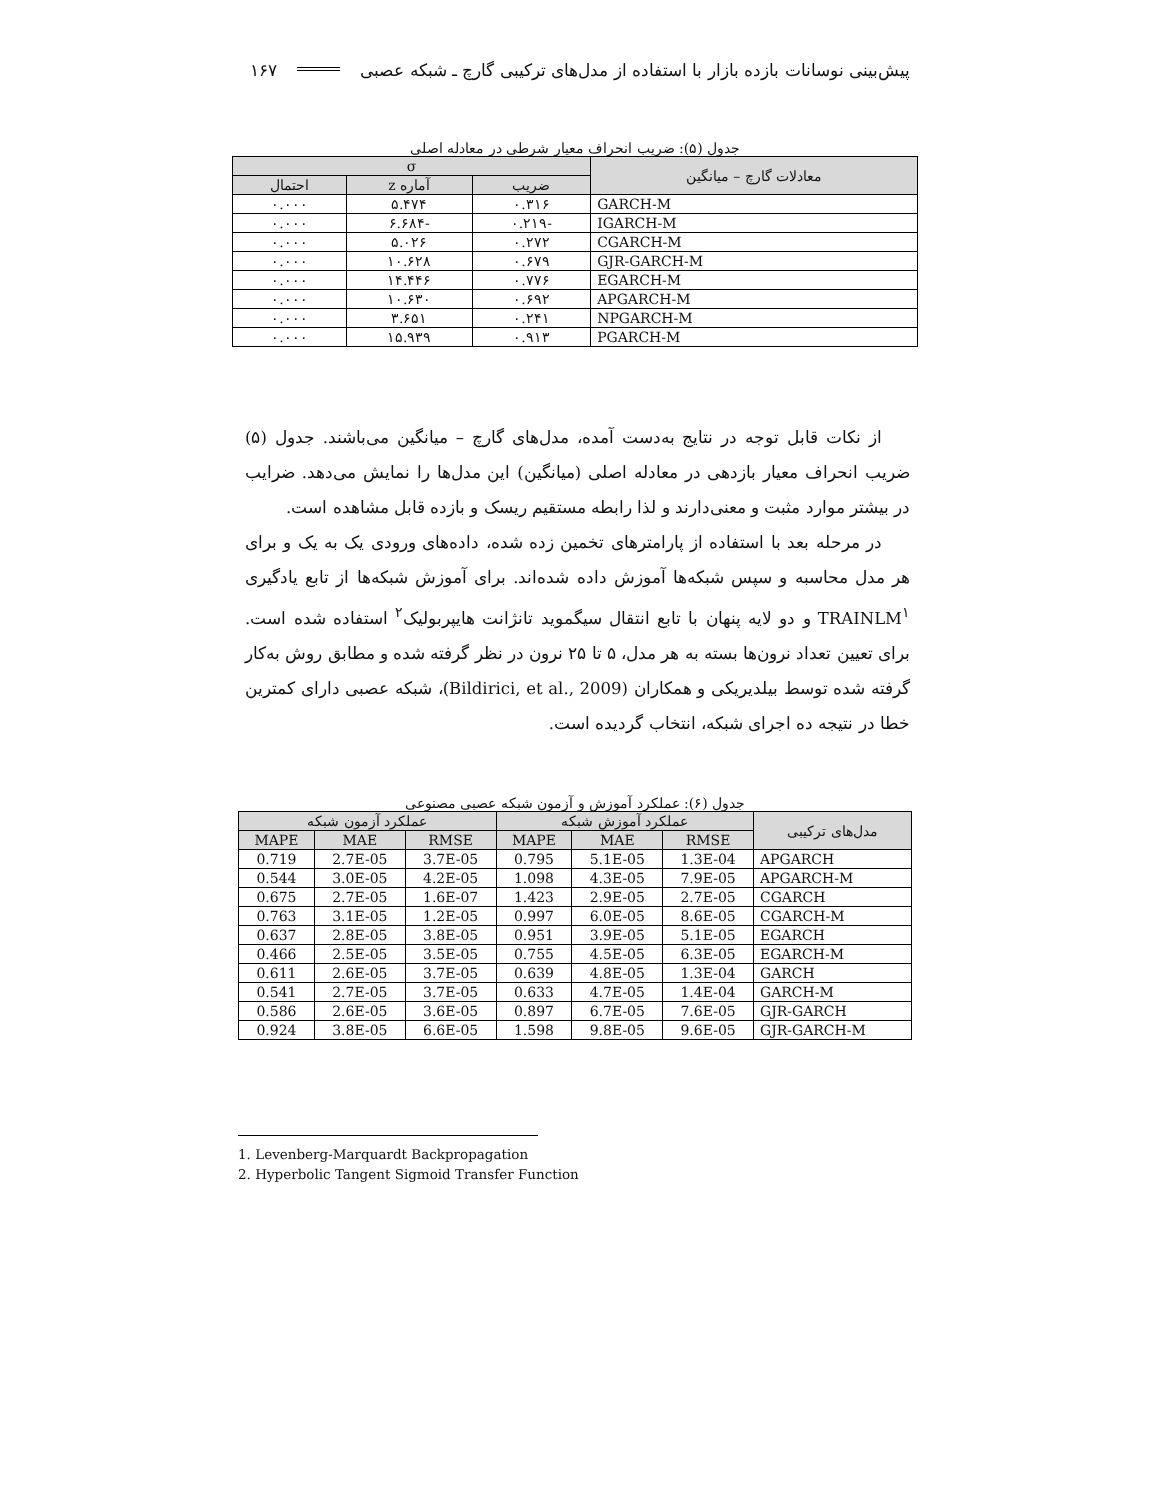پیش‌بینی نوسانات بازده بازار با استفاده از مدل‌های ترکیبی گارچ ـ شبکه عصبی ۱۶۷
جدول (۵): ضریب انحراف معیار شرطی در معادله اصلی
| معادلات گارچ – میانگین | σ | | |
| --- | --- | --- | --- |
| | ضریب | آماره z | احتمال |
| GARCH-M | ۰.۳۱۶ | ۵.۴۷۴ | ۰.۰۰۰ |
| IGARCH-M | -۰.۲۱۹ | -۶.۶۸۴ | ۰.۰۰۰ |
| CGARCH-M | ۰.۲۷۲ | ۵.۰۲۶ | ۰.۰۰۰ |
| GJR-GARCH-M | ۰.۶۷۹ | ۱۰.۶۲۸ | ۰.۰۰۰ |
| EGARCH-M | ۰.۷۷۶ | ۱۴.۴۴۶ | ۰.۰۰۰ |
| APGARCH-M | ۰.۶۹۲ | ۱۰.۶۳۰ | ۰.۰۰۰ |
| NPGARCH-M | ۰.۲۴۱ | ۳.۶۵۱ | ۰.۰۰۰ |
| PGARCH-M | ۰.۹۱۳ | ۱۵.۹۳۹ | ۰.۰۰۰ |
از نکات قابل توجه در نتایج به‌دست آمده، مدل‌های گارچ – میانگین می‌باشند. جدول (۵) ضریب انحراف معیار بازدهی در معادله اصلی (میانگین) این مدل‌ها را نمایش می‌دهد. ضرایب در بیشتر موارد مثبت و معنی‌دارند و لذا رابطه مستقیم ریسک و بازده قابل مشاهده است.
در مرحله بعد با استفاده از پارامترهای تخمین زده شده، داده‌های ورودی یک به یک و برای هر مدل محاسبه و سپس شبکه‌ها آموزش داده شده‌اند. برای آموزش شبکه‌ها از تابع یادگیری TRAINLM<sup>۱</sup> و دو لایه پنهان با تابع انتقال سیگموید تانژانت هایپربولیک<sup>۲</sup> استفاده شده است. برای تعیین تعداد نرون‌ها بسته به هر مدل، ۵ تا ۲۵ نرون در نظر گرفته شده و مطابق روش به‌کار گرفته شده توسط بیلدیریکی و همکاران (Bildirici, et al., 2009)، شبکه عصبی دارای کمترین خطا در نتیجه ده اجرای شبکه، انتخاب گردیده است.
جدول (۶): عملکرد آموزش و آزمون شبکه عصبی مصنوعی
| مدل‌های ترکیبی | عملکرد آموزش شبکه | | | عملکرد آزمون شبکه | | |
| --- | --- | --- | --- | --- | --- | --- |
| | RMSE | MAE | MAPE | RMSE | MAE | MAPE |
| APGARCH | 1.3E-04 | 5.1E-05 | 0.795 | 3.7E-05 | 2.7E-05 | 0.719 |
| APGARCH-M | 7.9E-05 | 4.3E-05 | 1.098 | 4.2E-05 | 3.0E-05 | 0.544 |
| CGARCH | 2.7E-05 | 2.9E-05 | 1.423 | 1.6E-07 | 2.7E-05 | 0.675 |
| CGARCH-M | 8.6E-05 | 6.0E-05 | 0.997 | 1.2E-05 | 3.1E-05 | 0.763 |
| EGARCH | 5.1E-05 | 3.9E-05 | 0.951 | 3.8E-05 | 2.8E-05 | 0.637 |
| EGARCH-M | 6.3E-05 | 4.5E-05 | 0.755 | 3.5E-05 | 2.5E-05 | 0.466 |
| GARCH | 1.3E-04 | 4.8E-05 | 0.639 | 3.7E-05 | 2.6E-05 | 0.611 |
| GARCH-M | 1.4E-04 | 4.7E-05 | 0.633 | 3.7E-05 | 2.7E-05 | 0.541 |
| GJR-GARCH | 7.6E-05 | 6.7E-05 | 0.897 | 3.6E-05 | 2.6E-05 | 0.586 |
| GJR-GARCH-M | 9.6E-05 | 9.8E-05 | 1.598 | 6.6E-05 | 3.8E-05 | 0.924 |
1. Levenberg-Marquardt Backpropagation
2. Hyperbolic Tangent Sigmoid Transfer Function